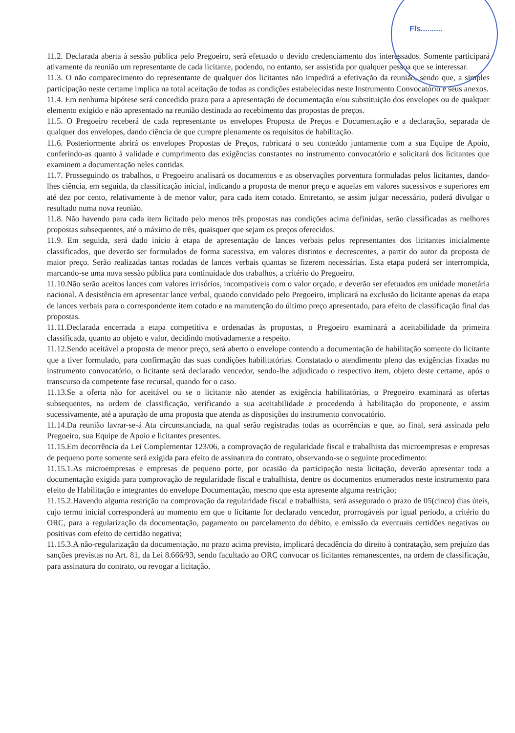Fls..........
11.2. Declarada aberta à sessão pública pelo Pregoeiro, será efetuado o devido credenciamento dos interessados. Somente participará ativamente da reunião um representante de cada licitante, podendo, no entanto, ser assistida por qualquer pessoa que se interessar.
11.3. O não comparecimento do representante de qualquer dos licitantes não impedirá a efetivação da reunião, sendo que, a simples participação neste certame implica na total aceitação de todas as condições estabelecidas neste Instrumento Convocatório e seus anexos.
11.4. Em nenhuma hipótese será concedido prazo para a apresentação de documentação e/ou substituição dos envelopes ou de qualquer elemento exigido e não apresentado na reunião destinada ao recebimento das propostas de preços.
11.5. O Pregoeiro receberá de cada representante os envelopes Proposta de Preços e Documentação e a declaração, separada de qualquer dos envelopes, dando ciência de que cumpre plenamente os requisitos de habilitação.
11.6. Posteriormente abrirá os envelopes Propostas de Preços, rubricará o seu conteúdo juntamente com a sua Equipe de Apoio, conferindo-as quanto à validade e cumprimento das exigências constantes no instrumento convocatório e solicitará dos licitantes que examinem a documentação neles contidas.
11.7. Prosseguindo os trabalhos, o Pregoeiro analisará os documentos e as observações porventura formuladas pelos licitantes, dando-lhes ciência, em seguida, da classificação inicial, indicando a proposta de menor preço e aquelas em valores sucessivos e superiores em até dez por cento, relativamente à de menor valor, para cada item cotado. Entretanto, se assim julgar necessário, poderá divulgar o resultado numa nova reunião.
11.8. Não havendo para cada item licitado pelo menos três propostas nas condições acima definidas, serão classificadas as melhores propostas subsequentes, até o máximo de três, quaisquer que sejam os preços oferecidos.
11.9. Em seguida, será dado início à etapa de apresentação de lances verbais pelos representantes dos licitantes inicialmente classificados, que deverão ser formulados de forma sucessiva, em valores distintos e decrescentes, a partir do autor da proposta de maior preço. Serão realizadas tantas rodadas de lances verbais quantas se fizerem necessárias. Esta etapa poderá ser interrompida, marcando-se uma nova sessão pública para continuidade dos trabalhos, a critério do Pregoeiro.
11.10.Não serão aceitos lances com valores irrisórios, incompatíveis com o valor orçado, e deverão ser efetuados em unidade monetária nacional. A desistência em apresentar lance verbal, quando convidado pelo Pregoeiro, implicará na exclusão do licitante apenas da etapa de lances verbais para o correspondente item cotado e na manutenção do último preço apresentado, para efeito de classificação final das propostas.
11.11.Declarada encerrada a etapa competitiva e ordenadas às propostas, o Pregoeiro examinará a aceitabilidade da primeira classificada, quanto ao objeto e valor, decidindo motivadamente a respeito.
11.12.Sendo aceitável a proposta de menor preço, será aberto o envelope contendo a documentação de habilitação somente do licitante que a tiver formulado, para confirmação das suas condições habilitatórias. Constatado o atendimento pleno das exigências fixadas no instrumento convocatório, o licitante será declarado vencedor, sendo-lhe adjudicado o respectivo item, objeto deste certame, após o transcurso da competente fase recursal, quando for o caso.
11.13.Se a oferta não for aceitável ou se o licitante não atender as exigência habilitatórias, o Pregoeiro examinará as ofertas subsequentes, na ordem de classificação, verificando a sua aceitabilidade e procedendo à habilitação do proponente, e assim sucessivamente, até a apuração de uma proposta que atenda as disposições do instrumento convocatório.
11.14.Da reunião lavrar-se-á Ata circunstanciada, na qual serão registradas todas as ocorrências e que, ao final, será assinada pelo Pregoeiro, sua Equipe de Apoio e licitantes presentes.
11.15.Em decorrência da Lei Complementar 123/06, a comprovação de regularidade fiscal e trabalhista das microempresas e empresas de pequeno porte somente será exigida para efeito de assinatura do contrato, observando-se o seguinte procedimento:
11.15.1.As microempresas e empresas de pequeno porte, por ocasião da participação nesta licitação, deverão apresentar toda a documentação exigida para comprovação de regularidade fiscal e trabalhista, dentre os documentos enumerados neste instrumento para efeito de Habilitação e integrantes do envelope Documentação, mesmo que esta apresente alguma restrição;
11.15.2.Havendo alguma restrição na comprovação da regularidade fiscal e trabalhista, será assegurado o prazo de 05(cinco) dias úteis, cujo termo inicial corresponderá ao momento em que o licitante for declarado vencedor, prorrogáveis por igual período, a critério do ORC, para a regularização da documentação, pagamento ou parcelamento do débito, e emissão da eventuais certidões negativas ou positivas com efeito de certidão negativa;
11.15.3.A não-regularização da documentação, no prazo acima previsto, implicará decadência do direito à contratação, sem prejuízo das sanções previstas no Art. 81, da Lei 8.666/93, sendo facultado ao ORC convocar os licitantes remanescentes, na ordem de classificação, para assinatura do contrato, ou revogar a licitação.